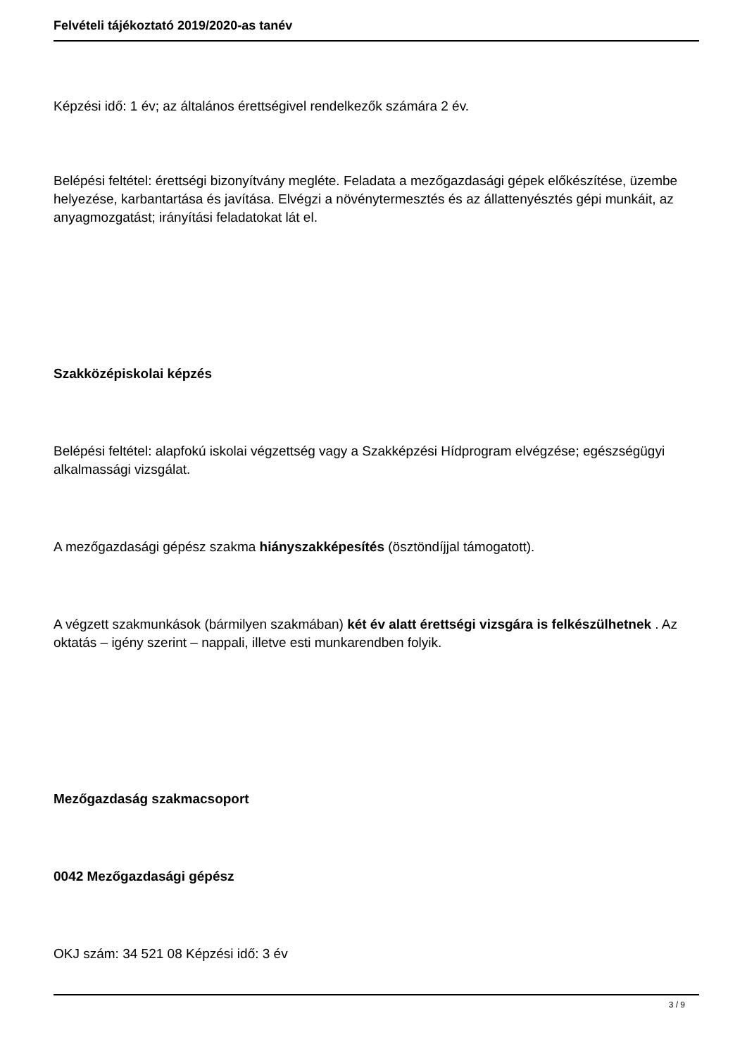Felvételi tájékoztató 2019/2020-as tanév
Képzési idő: 1 év; az általános érettségivel rendelkezők számára 2 év.
Belépési feltétel: érettségi bizonyítvány megléte. Feladata a mezőgazdasági gépek előkészítése, üzembe helyezése, karbantartása és javítása. Elvégzi a növénytermesztés és az állattenyésztés gépi munkáit, az anyagmozgatást; irányítási feladatokat lát el.
Szakközépiskolai képzés
Belépési feltétel: alapfokú iskolai végzettség vagy a Szakképzési Hídprogram elvégzése; egészségügyi alkalmassági vizsgálat.
A mezőgazdasági gépész szakma hiányszakképesítés (ösztöndíjjal támogatott).
A végzett szakmunkások (bármilyen szakmában) két év alatt érettségi vizsgára is felkészülhetnek . Az oktatás – igény szerint – nappali, illetve esti munkarendben folyik.
Mezőgazdaság szakmacsoport
0042 Mezőgazdasági gépész
OKJ szám: 34 521 08 Képzési idő: 3 év
3 / 9